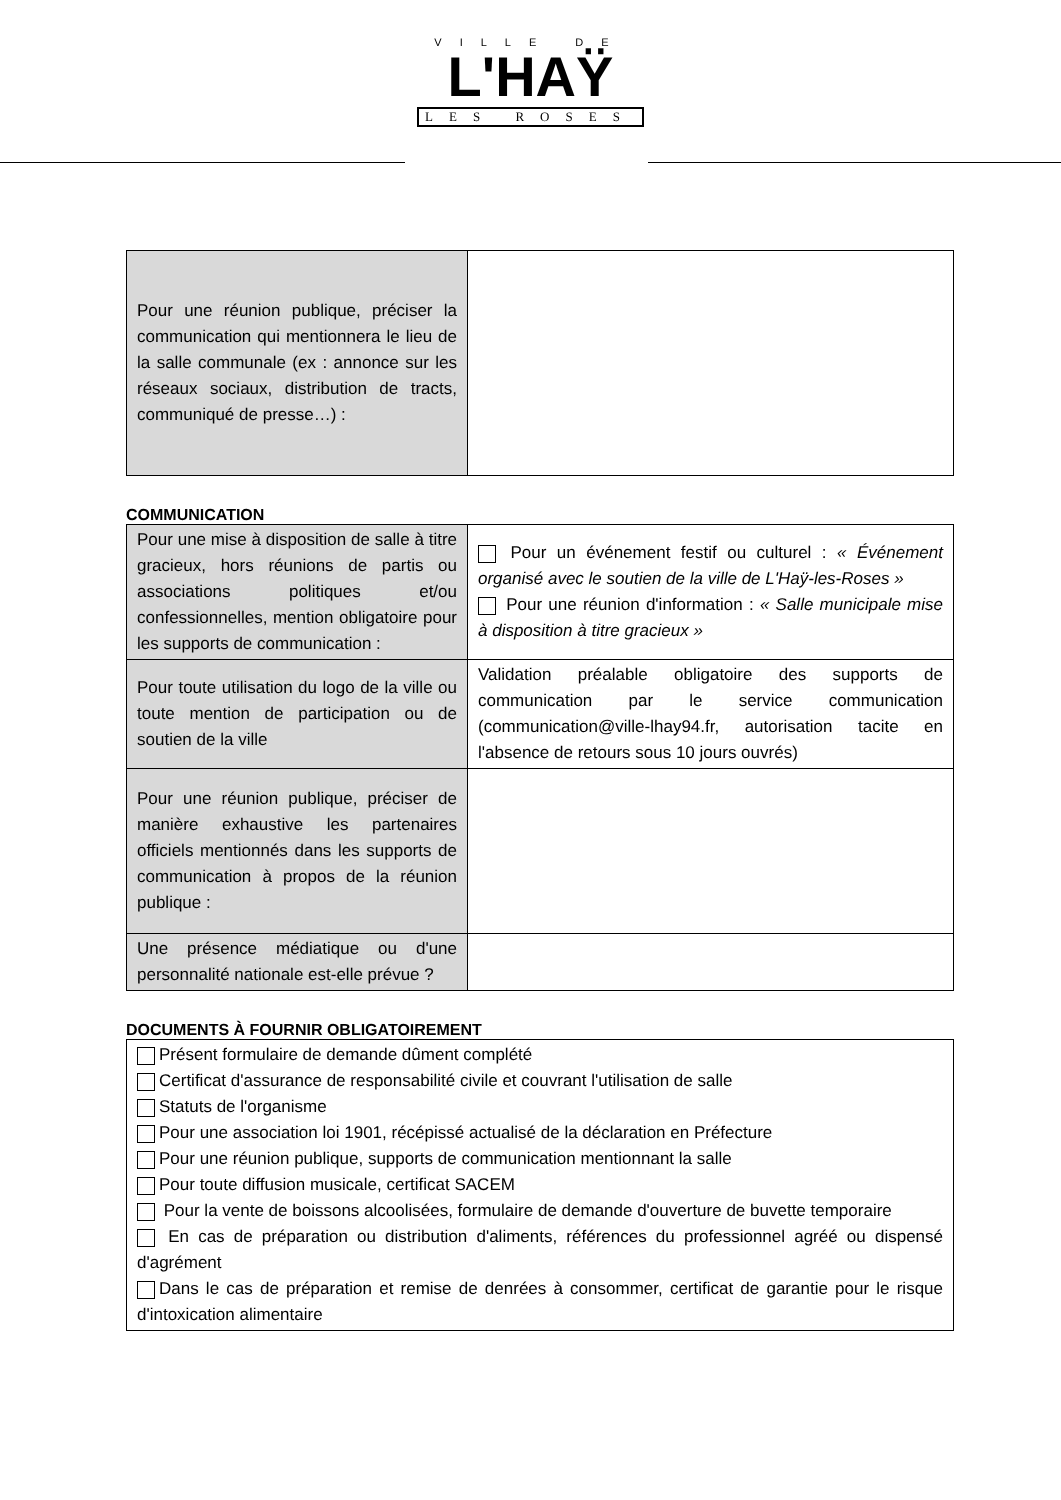VILLE DE
L'HAŸ
LES ROSES
| Pour une réunion publique, préciser la communication qui mentionnera le lieu de la salle communale (ex : annonce sur les réseaux sociaux, distribution de tracts, communiqué de presse…) : | |
COMMUNICATION
| Pour une mise à disposition de salle à titre gracieux, hors réunions de partis ou associations politiques et/ou confessionnelles, mention obligatoire pour les supports de communication : | Pour un événement festif ou culturel : « Événement organisé avec le soutien de la ville de L'Haÿ-les-Roses » Pour une réunion d'information : « Salle municipale mise à disposition à titre gracieux » |
| Pour toute utilisation du logo de la ville ou toute mention de participation ou de soutien de la ville | Validation préalable obligatoire des supports de communication par le service communication (communication@ville-lhay94.fr, autorisation tacite en l'absence de retours sous 10 jours ouvrés) |
| Pour une réunion publique, préciser de manière exhaustive les partenaires officiels mentionnés dans les supports de communication à propos de la réunion publique : | |
| Une présence médiatique ou d'une personnalité nationale est-elle prévue ? | |
DOCUMENTS À FOURNIR OBLIGATOIREMENT
| Présent formulaire de demande dûment complété Certificat d'assurance de responsabilité civile et couvrant l'utilisation de salle Statuts de l'organisme Pour une association loi 1901, récépissé actualisé de la déclaration en Préfecture Pour une réunion publique, supports de communication mentionnant la salle Pour toute diffusion musicale, certificat SACEM Pour la vente de boissons alcoolisées, formulaire de demande d'ouverture de buvette temporaire En cas de préparation ou distribution d'aliments, références du professionnel agréé ou dispensé d'agrément Dans le cas de préparation et remise de denrées à consommer, certificat de garantie pour le risque d'intoxication alimentaire |